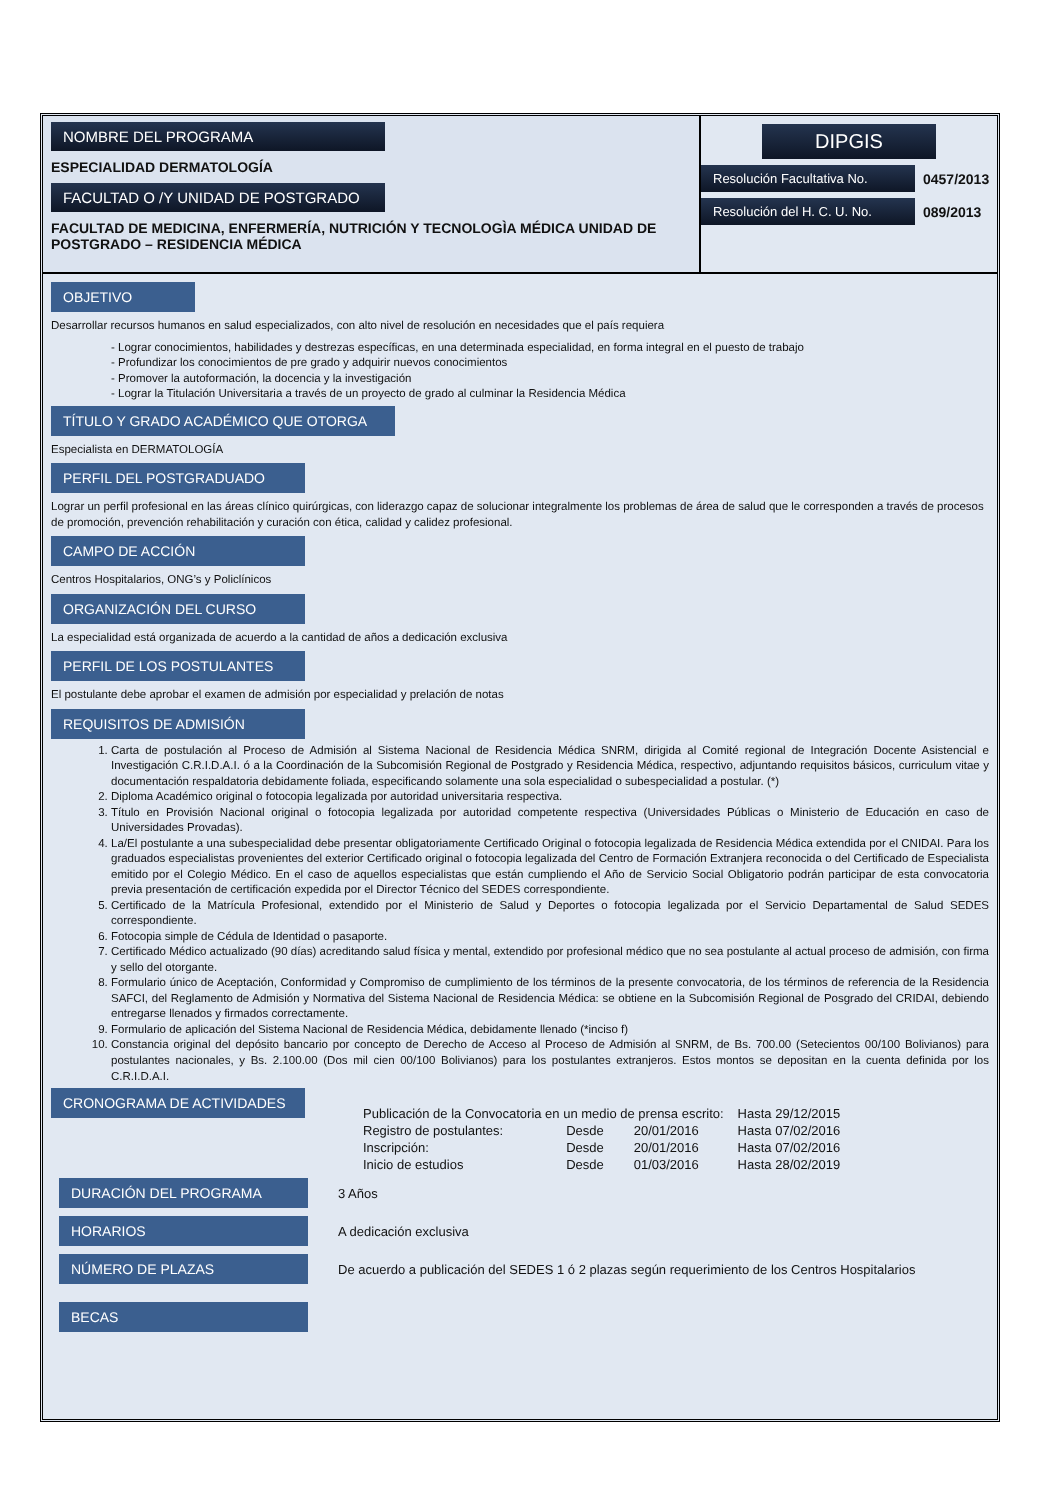NOMBRE DEL PROGRAMA
ESPECIALIDAD DERMATOLOGÍA
FACULTAD O /Y UNIDAD DE POSTGRADO
FACULTAD DE MEDICINA, ENFERMERÍA, NUTRICIÓN Y TECNOLOGÌA MÉDICA UNIDAD DE POSTGRADO – RESIDENCIA MÉDICA
DIPGIS
Resolución Facultativa No.
0457/2013
Resolución del H. C. U. No.
089/2013
OBJETIVO
Desarrollar recursos humanos en salud especializados, con alto nivel de resolución en necesidades que el país requiera
- Lograr conocimientos, habilidades y destrezas específicas, en una determinada especialidad, en forma integral en el puesto de trabajo
- Profundizar los conocimientos de pre grado y adquirir nuevos conocimientos
- Promover la autoformación, la docencia y la investigación
- Lograr la Titulación Universitaria a través de un proyecto de grado al culminar la Residencia Médica
TÍTULO Y GRADO ACADÉMICO QUE OTORGA
Especialista en DERMATOLOGÍA
PERFIL DEL POSTGRADUADO
Lograr un perfil profesional en las áreas clínico quirúrgicas, con liderazgo capaz de solucionar integralmente los problemas de área de salud que le corresponden a través de procesos de promoción, prevención rehabilitación y curación con ética, calidad y calidez profesional.
CAMPO DE ACCIÓN
Centros Hospitalarios, ONG’s y Policlínicos
ORGANIZACIÓN DEL CURSO
La especialidad está organizada de acuerdo a la cantidad de años a dedicación exclusiva
PERFIL DE LOS POSTULANTES
El postulante debe aprobar el examen de admisión por especialidad y prelación de notas
REQUISITOS DE ADMISIÓN
1. Carta de postulación al Proceso de Admisión al Sistema Nacional de Residencia Médica SNRM, dirigida al Comité regional de Integración Docente Asistencial e Investigación C.R.I.D.A.I. ó a la Coordinación de la Subcomisión Regional de Postgrado y Residencia Médica, respectivo, adjuntando requisitos básicos, curriculum vitae y documentación respaldatoria debidamente foliada, especificando solamente una sola especialidad o subespecialidad a postular. (*)
2. Diploma Académico original o fotocopia legalizada por autoridad universitaria respectiva.
3. Título en Provisión Nacional original o fotocopia legalizada por autoridad competente respectiva (Universidades Públicas o Ministerio de Educación en caso de Universidades Provadas).
4. La/El postulante a una subespecialidad debe presentar obligatoriamente Certificado Original o fotocopia legalizada de Residencia Médica extendida por el CNIDAI. Para los graduados especialistas provenientes del exterior Certificado original o fotocopia legalizada del Centro de Formación Extranjera reconocida o del Certificado de Especialista emitido por el Colegio Médico. En el caso de aquellos especialistas que están cumpliendo el Año de Servicio Social Obligatorio podrán participar de esta convocatoria previa presentación de certificación expedida por el Director Técnico del SEDES correspondiente.
5. Certificado de la Matrícula Profesional, extendido por el Ministerio de Salud y Deportes o fotocopia legalizada por el Servicio Departamental de Salud SEDES correspondiente.
6. Fotocopia simple de Cédula de Identidad o pasaporte.
7. Certificado Médico actualizado (90 días) acreditando salud física y mental, extendido por profesional médico que no sea postulante al actual proceso de admisión, con firma y sello del otorgante.
8. Formulario único de Aceptación, Conformidad y Compromiso de cumplimiento de los términos de la presente convocatoria, de los términos de referencia de la Residencia SAFCI, del Reglamento de Admisión y Normativa del Sistema Nacional de Residencia Médica: se obtiene en la Subcomisión Regional de Posgrado del CRIDAI, debiendo entregarse llenados y firmados correctamente.
9. Formulario de aplicación del Sistema Nacional de Residencia Médica, debidamente llenado (*inciso f)
10. Constancia original del depósito bancario por concepto de Derecho de Acceso al Proceso de Admisión al SNRM, de Bs. 700.00 (Setecientos 00/100 Bolivianos) para postulantes nacionales, y Bs. 2.100.00 (Dos mil cien 00/100 Bolivianos) para los postulantes extranjeros. Estos montos se depositan en la cuenta definida por los C.R.I.D.A.I.
CRONOGRAMA DE ACTIVIDADES
| Publicación de la Convocatoria en un medio de prensa escrito: | | | Hasta 29/12/2015 |
| Registro de postulantes: | Desde | 20/01/2016 | Hasta 07/02/2016 |
| Inscripción: | Desde | 20/01/2016 | Hasta 07/02/2016 |
| Inicio de estudios | Desde | 01/03/2016 | Hasta 28/02/2019 |
DURACIÓN DEL PROGRAMA
3 Años
HORARIOS
A dedicación exclusiva
NÚMERO DE PLAZAS
De acuerdo a publicación del SEDES 1 ó 2 plazas según requerimiento de los Centros Hospitalarios
BECAS